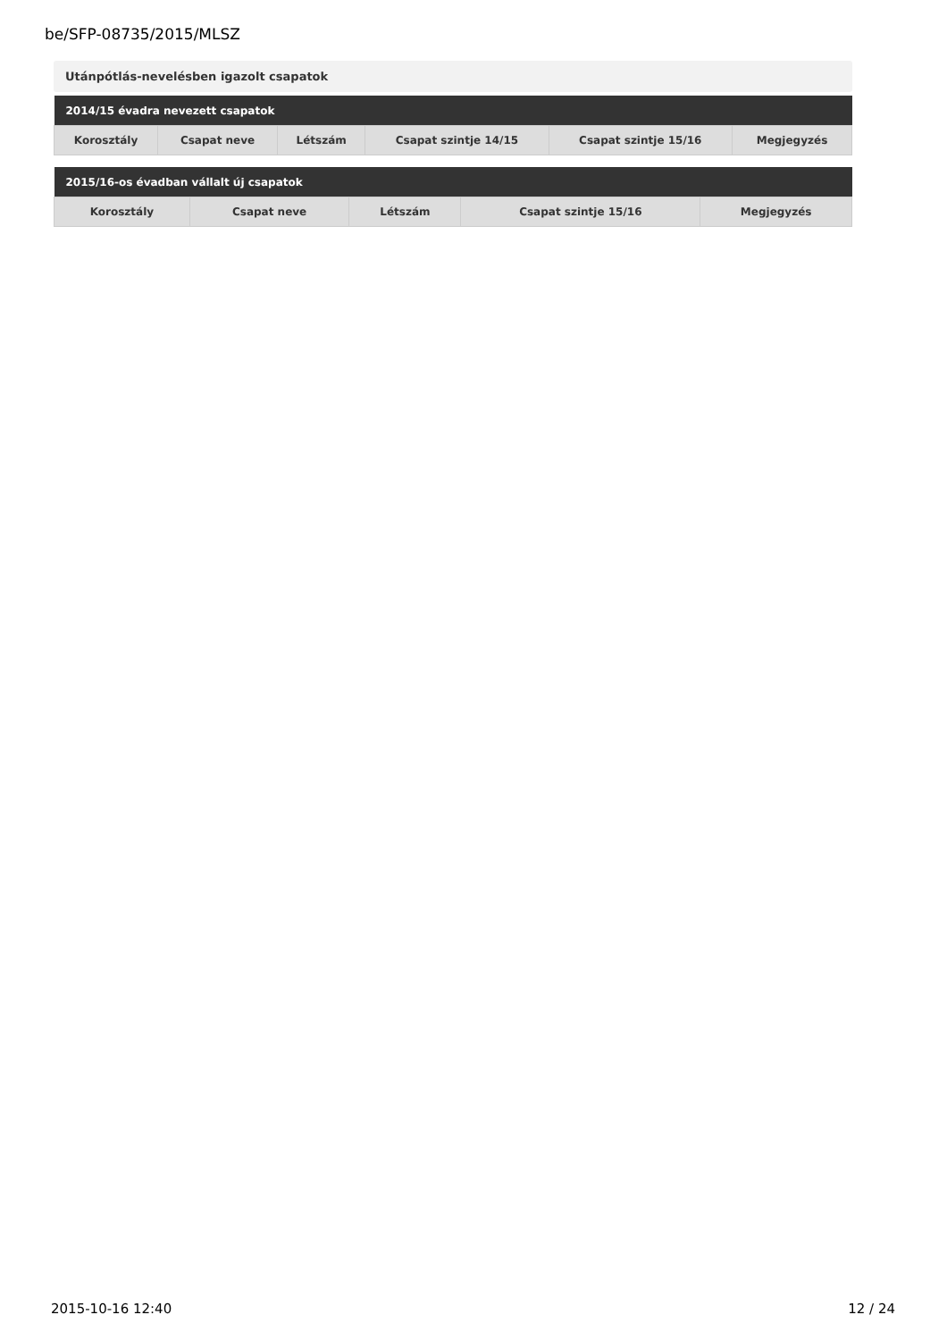be/SFP-08735/2015/MLSZ
Utánpótlás-nevelésben igazolt csapatok
| 2014/15 évadra nevezett csapatok | | | | | |
| --- | --- | --- | --- | --- | --- |
| Korosztály | Csapat neve | Létszám | Csapat szintje 14/15 | Csapat szintje 15/16 | Megjegyzés |
| 2015/16-os évadban vállalt új csapatok | | | | |
| --- | --- | --- | --- | --- |
| Korosztály | Csapat neve | Létszám | Csapat szintje 15/16 | Megjegyzés |
2015-10-16 12:40 12 / 24